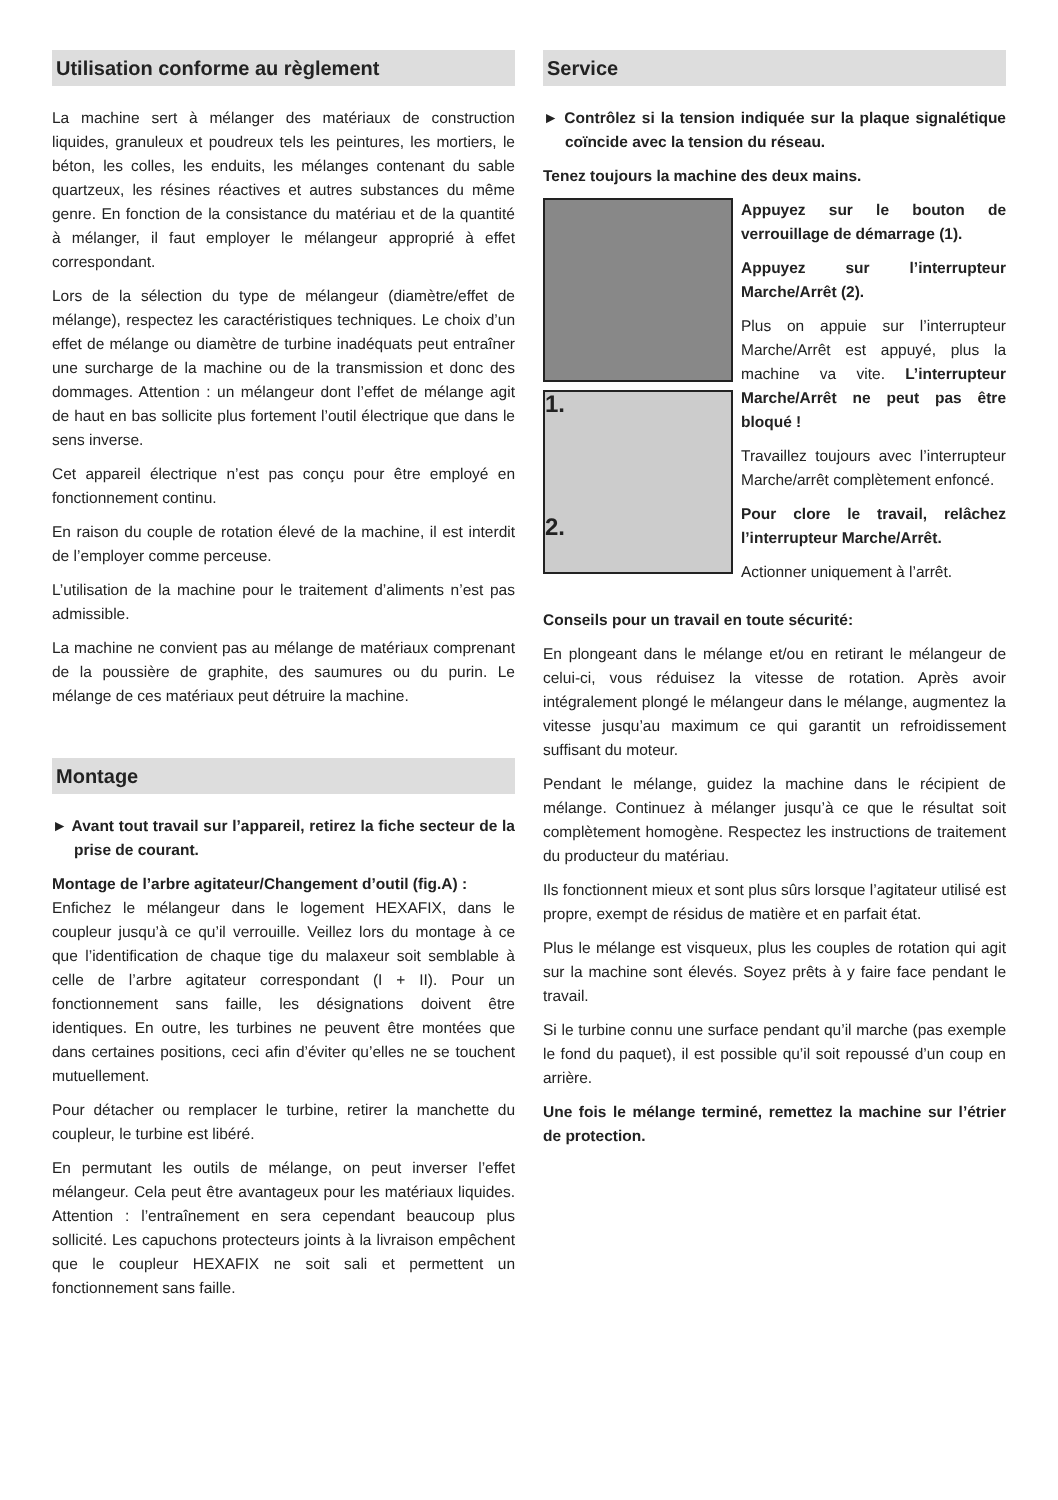Utilisation conforme au règlement
La machine sert à mélanger des matériaux de construction liquides, granuleux et poudreux tels les peintures, les mortiers, le béton, les colles, les enduits, les mélanges contenant du sable quartzeux, les résines réactives et autres substances du même genre. En fonction de la consistance du matériau et de la quantité à mélanger, il faut employer le mélangeur approprié à effet correspondant.
Lors de la sélection du type de mélangeur (diamètre/effet de mélange), respectez les caractéristiques techniques. Le choix d’un effet de mélange ou diamètre de turbine inadéquats peut entraîner une surcharge de la machine ou de la transmission et donc des dommages. Attention : un mélangeur dont l’effet de mélange agit de haut en bas sollicite plus fortement l’outil électrique que dans le sens inverse.
Cet appareil électrique n’est pas conçu pour être employé en fonctionnement continu.
En raison du couple de rotation élevé de la machine, il est interdit de l’employer comme perceuse.
L’utilisation de la machine pour le traitement d’aliments n’est pas admissible.
La machine ne convient pas au mélange de matériaux comprenant de la poussière de graphite, des saumures ou du purin. Le mélange de ces matériaux peut détruire la machine.
Montage
► Avant tout travail sur l’appareil, retirez la fiche secteur de la prise de courant.
Montage de l’arbre agitateur/Changement d’outil (fig.A) :
Enfichez le mélangeur dans le logement HEXAFIX, dans le coupleur jusqu’à ce qu’il verrouille. Veillez lors du montage à ce que l’identification de chaque tige du malaxeur soit semblable à celle de l’arbre agitateur correspondant (I + II). Pour un fonctionnement sans faille, les désignations doivent être identiques. En outre, les turbines ne peuvent être montées que dans certaines positions, ceci afin d’éviter qu’elles ne se touchent mutuellement.
Pour détacher ou remplacer le turbine, retirer la manchette du coupleur, le turbine est libéré.
En permutant les outils de mélange, on peut inverser l’effet mélangeur. Cela peut être avantageux pour les matériaux liquides. Attention : l’entraînement en sera cependant beaucoup plus sollicité. Les capuchons protecteurs joints à la livraison empêchent que le coupleur HEXAFIX ne soit sali et permettent un fonctionnement sans faille.
Service
► Contrôlez si la tension indiquée sur la plaque signalétique coïncide avec la tension du réseau.
Tenez toujours la machine des deux mains.
1.
2.
Appuyez sur le bouton de verrouillage de démarrage (1).
Appuyez sur l’interrupteur Marche/Arrêt (2).
Plus on appuie sur l’interrupteur Marche/Arrêt est appuyé, plus la machine va vite. L’interrupteur Marche/Arrêt ne peut pas être bloqué !
Travaillez toujours avec l’interrupteur Marche/arrêt complètement enfoncé.
Pour clore le travail, relâchez l’interrupteur Marche/Arrêt.
Actionner uniquement à l’arrêt.
Conseils pour un travail en toute sécurité:
En plongeant dans le mélange et/ou en retirant le mélangeur de celui-ci, vous réduisez la vitesse de rotation. Après avoir intégralement plongé le mélangeur dans le mélange, augmentez la vitesse jusqu’au maximum ce qui garantit un refroidissement suffisant du moteur.
Pendant le mélange, guidez la machine dans le récipient de mélange. Continuez à mélanger jusqu’à ce que le résultat soit complètement homogène. Respectez les instructions de traitement du producteur du matériau.
Ils fonctionnent mieux et sont plus sûrs lorsque l’agitateur utilisé est propre, exempt de résidus de matière et en parfait état.
Plus le mélange est visqueux, plus les couples de rotation qui agit sur la machine sont élevés. Soyez prêts à y faire face pendant le travail.
Si le turbine connu une surface pendant qu’il marche (pas exemple le fond du paquet), il est possible qu’il soit repoussé d’un coup en arrière.
Une fois le mélange terminé, remettez la machine sur l’étrier de protection.